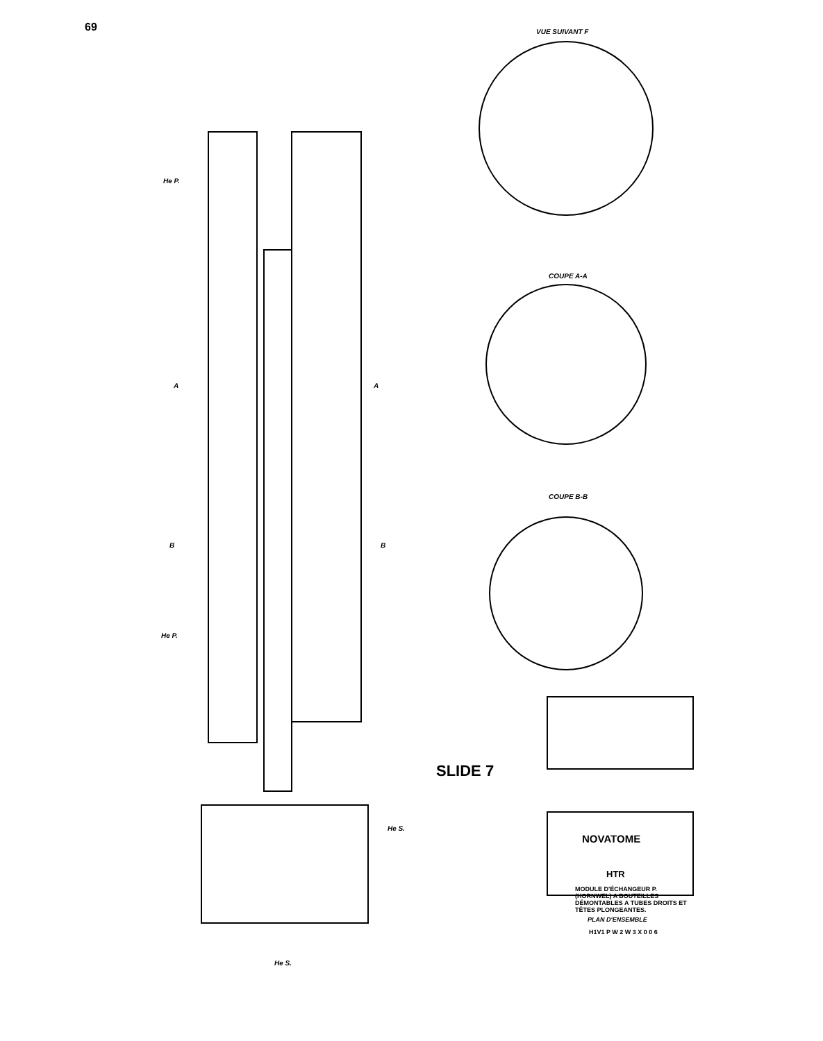69 VUE SUIVANT F
COUPE A-A
COUPE B-B
He P.
He P.
He S.
He S.
A A
B B
NOVATOME
HTR
MODULE D'ÉCHANGEUR P.(HORNWEL) A BOUTEILLES DÉMONTABLES A TUBES DROITS ET TÊTES PLONGEANTES.
PLAN D'ENSEMBLE
H1V1 P W 2 W 3 X 0 0 6
SLIDE 7